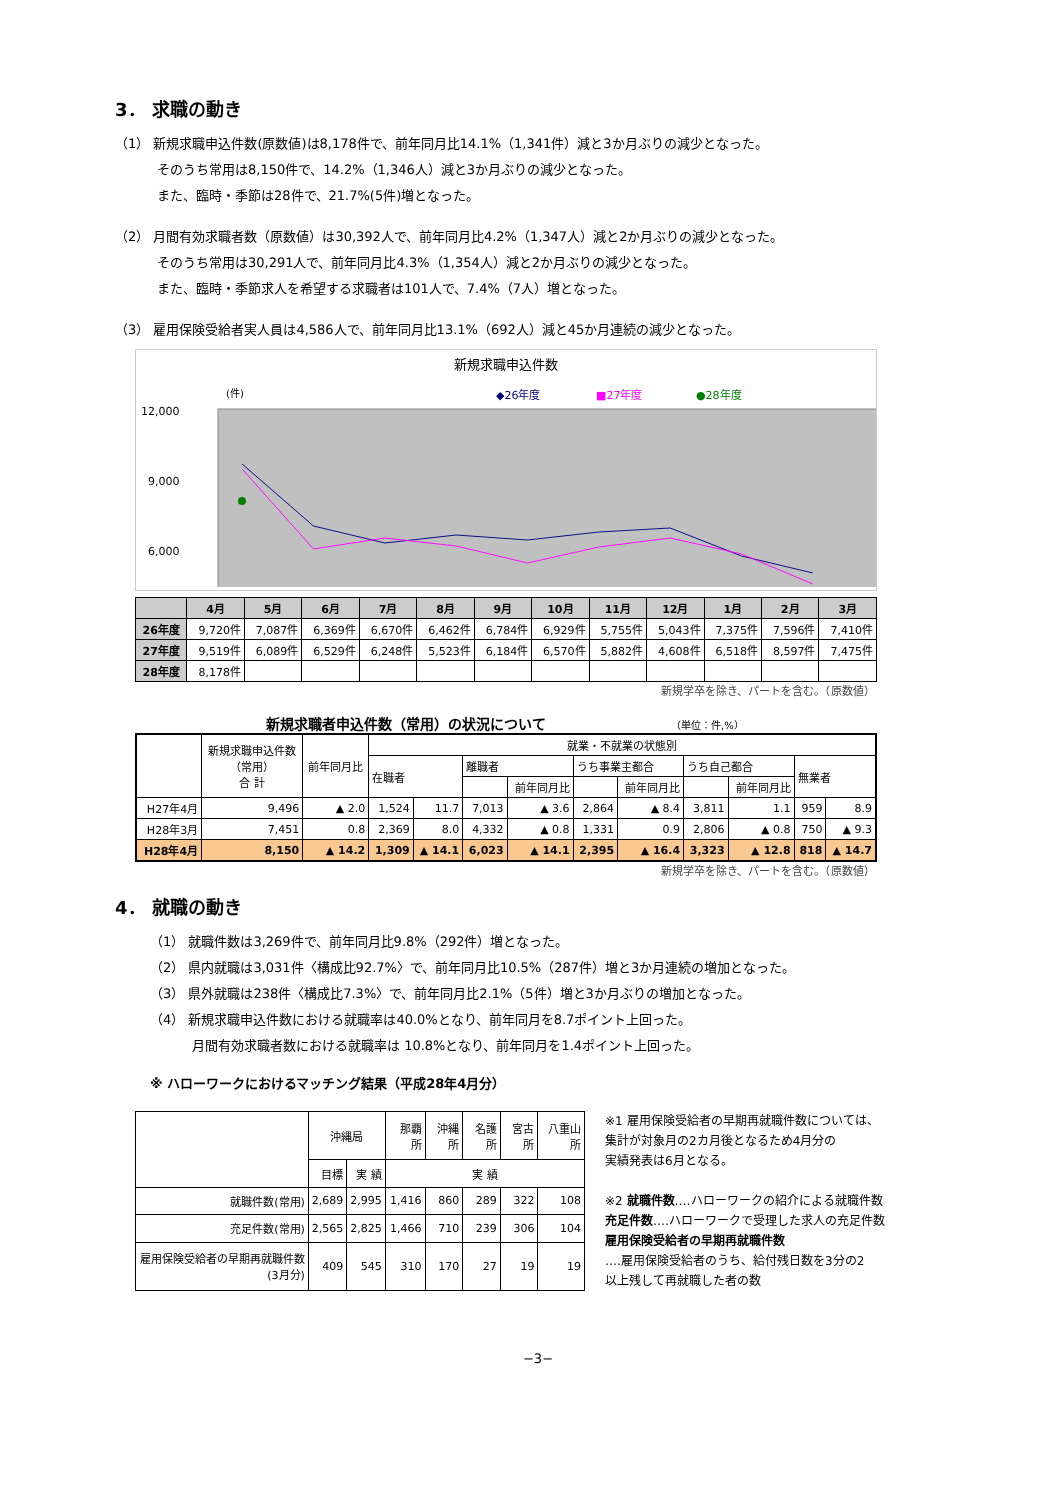3． 求職の動き
（1） 新規求職申込件数(原数値)は8,178件で、前年同月比14.1%（1,341件）減と3か月ぶりの減少となった。
そのうち常用は8,150件で、14.2%（1,346人）減と3か月ぶりの減少となった。
また、臨時・季節は28件で、21.7%(5件)増となった。
（2） 月間有効求職者数（原数値）は30,392人で、前年同月比4.2%（1,347人）減と2か月ぶりの減少となった。
そのうち常用は30,291人で、前年同月比4.3%（1,354人）減と2か月ぶりの減少となった。
また、臨時・季節求人を希望する求職者は101人で、7.4%（7人）増となった。
（3） 雇用保険受給者実人員は4,586人で、前年同月比13.1%（692人）減と45か月連続の減少となった。
新規求職申込件数
(件)
◆26年度
■27年度
●28年度
12,000
9,000
6,000
| | 4月 | 5月 | 6月 | 7月 | 8月 | 9月 | 10月 | 11月 | 12月 | 1月 | 2月 | 3月 |
| --- | --- | --- | --- | --- | --- | --- | --- | --- | --- | --- | --- | --- |
| 26年度 | 9,720件 | 7,087件 | 6,369件 | 6,670件 | 6,462件 | 6,784件 | 6,929件 | 5,755件 | 5,043件 | 7,375件 | 7,596件 | 7,410件 |
| 27年度 | 9,519件 | 6,089件 | 6,529件 | 6,248件 | 5,523件 | 6,184件 | 6,570件 | 5,882件 | 4,608件 | 6,518件 | 8,597件 | 7,475件 |
| 28年度 | 8,178件 | | | | | | | | | | | |
新規学卒を除き、パートを含む。（原数値）
新規求職者申込件数（常用）の状況について （単位：件,%）
| | 新規求職申込件数 （常用） 合 計 | 前年同月比 | 就業・不就業の状態別 | | | | | | | | | |
| | | | 在職者 | | 離職者 | | うち事業主都合 | | うち自己都合 | | 無業者 | |
| | | | | | | 前年同月比 | | 前年同月比 | | 前年同月比 | | |
| H27年4月 | 9,496 | ▲ 2.0 | 1,524 | 11.7 | 7,013 | ▲ 3.6 | 2,864 | ▲ 8.4 | 3,811 | 1.1 | 959 | 8.9 |
| H28年3月 | 7,451 | 0.8 | 2,369 | 8.0 | 4,332 | ▲ 0.8 | 1,331 | 0.9 | 2,806 | ▲ 0.8 | 750 | ▲ 9.3 |
| H28年4月 | 8,150 | ▲ 14.2 | 1,309 | ▲ 14.1 | 6,023 | ▲ 14.1 | 2,395 | ▲ 16.4 | 3,323 | ▲ 12.8 | 818 | ▲ 14.7 |
新規学卒を除き、パートを含む。（原数値）
4． 就職の動き
（1） 就職件数は3,269件で、前年同月比9.8%（292件）増となった。
（2） 県内就職は3,031件〈構成比92.7%〉で、前年同月比10.5%（287件）増と3か月連続の増加となった。
（3） 県外就職は238件〈構成比7.3%〉で、前年同月比2.1%（5件）増と3か月ぶりの増加となった。
（4） 新規求職申込件数における就職率は40.0%となり、前年同月を8.7ポイント上回った。
月間有効求職者数における就職率は 10.8%となり、前年同月を1.4ポイント上回った。
※ ハローワークにおけるマッチング結果（平成28年4月分）
| | 沖縄局 | | 那覇所 | 沖縄所 | 名護所 | 宮古所 | 八重山所 |
| | 目標 | 実 績 | 実 績 | | | | |
| 就職件数(常用) | 2,689 | 2,995 | 1,416 | 860 | 289 | 322 | 108 |
| 充足件数(常用) | 2,565 | 2,825 | 1,466 | 710 | 239 | 306 | 104 |
| 雇用保険受給者の早期再就職件数(3月分) | 409 | 545 | 310 | 170 | 27 | 19 | 19 |
※1 雇用保険受給者の早期再就職件数については、
集計が対象月の2カ月後となるため4月分の
実績発表は6月となる。
※2 就職件数‥‥ハローワークの紹介による就職件数
充足件数‥‥ハローワークで受理した求人の充足件数
雇用保険受給者の早期再就職件数
‥‥雇用保険受給者のうち、給付残日数を3分の2
以上残して再就職した者の数
−3−